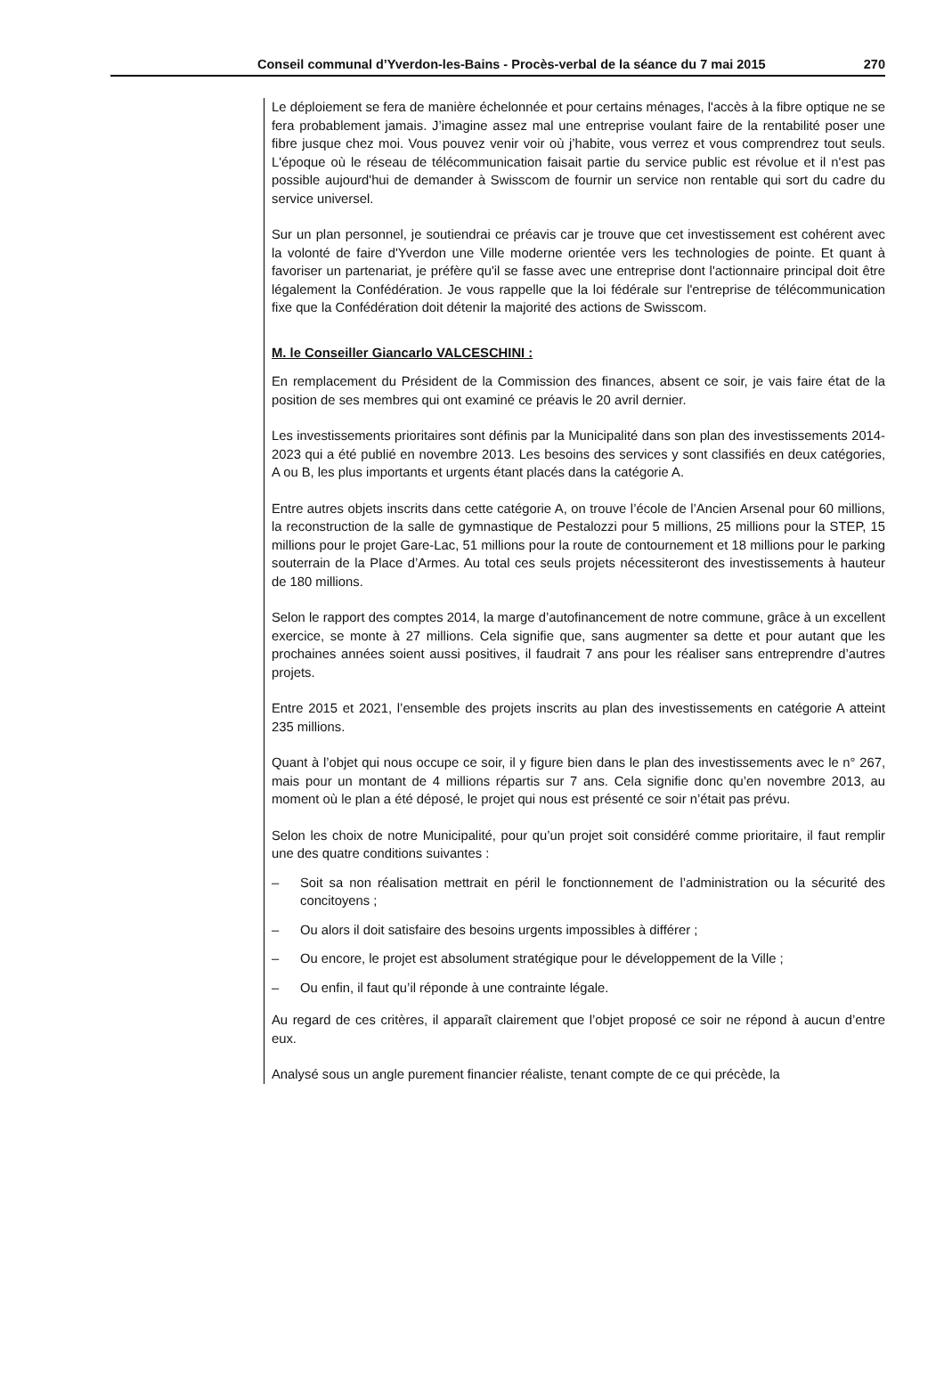Conseil communal d’Yverdon-les-Bains - Procès-verbal de la séance du 7 mai 2015 270
Le déploiement se fera de manière échelonnée et pour certains ménages, l'accès à la fibre optique ne se fera probablement jamais. J’imagine assez mal une entreprise voulant faire de la rentabilité poser une fibre jusque chez moi. Vous pouvez venir voir où j’habite, vous verrez et vous comprendrez tout seuls. L'époque où le réseau de télécommunication faisait partie du service public est révolue et il n'est pas possible aujourd'hui de demander à Swisscom de fournir un service non rentable qui sort du cadre du service universel.
Sur un plan personnel, je soutiendrai ce préavis car je trouve que cet investissement est cohérent avec la volonté de faire d'Yverdon une Ville moderne orientée vers les technologies de pointe. Et quant à favoriser un partenariat, je préfère qu'il se fasse avec une entreprise dont l'actionnaire principal doit être légalement la Confédération. Je vous rappelle que la loi fédérale sur l'entreprise de télécommunication fixe que la Confédération doit détenir la majorité des actions de Swisscom.
M. le Conseiller Giancarlo VALCESCHINI :
En remplacement du Président de la Commission des finances, absent ce soir, je vais faire état de la position de ses membres qui ont examiné ce préavis le 20 avril dernier.
Les investissements prioritaires sont définis par la Municipalité dans son plan des investissements 2014-2023 qui a été publié en novembre 2013. Les besoins des services y sont classifiés en deux catégories, A ou B, les plus importants et urgents étant placés dans la catégorie A.
Entre autres objets inscrits dans cette catégorie A, on trouve l’école de l’Ancien Arsenal pour 60 millions, la reconstruction de la salle de gymnastique de Pestalozzi pour 5 millions, 25 millions pour la STEP, 15 millions pour le projet Gare-Lac, 51 millions pour la route de contournement et 18 millions pour le parking souterrain de la Place d’Armes. Au total ces seuls projets nécessiteront des investissements à hauteur de 180 millions.
Selon le rapport des comptes 2014, la marge d’autofinancement de notre commune, grâce à un excellent exercice, se monte à 27 millions. Cela signifie que, sans augmenter sa dette et pour autant que les prochaines années soient aussi positives, il faudrait 7 ans pour les réaliser sans entreprendre d’autres projets.
Entre 2015 et 2021, l’ensemble des projets inscrits au plan des investissements en catégorie A atteint 235 millions.
Quant à l’objet qui nous occupe ce soir, il y figure bien dans le plan des investissements avec le n° 267, mais pour un montant de 4 millions répartis sur 7 ans. Cela signifie donc qu’en novembre 2013, au moment où le plan a été déposé, le projet qui nous est présenté ce soir n’était pas prévu.
Selon les choix de notre Municipalité, pour qu’un projet soit considéré comme prioritaire, il faut remplir une des quatre conditions suivantes :
– Soit sa non réalisation mettrait en péril le fonctionnement de l’administration ou la sécurité des concitoyens ;
– Ou alors il doit satisfaire des besoins urgents impossibles à différer ;
– Ou encore, le projet est absolument stratégique pour le développement de la Ville ;
– Ou enfin, il faut qu’il réponde à une contrainte légale.
Au regard de ces critères, il apparaît clairement que l’objet proposé ce soir ne répond à aucun d’entre eux.
Analysé sous un angle purement financier réaliste, tenant compte de ce qui précède, la